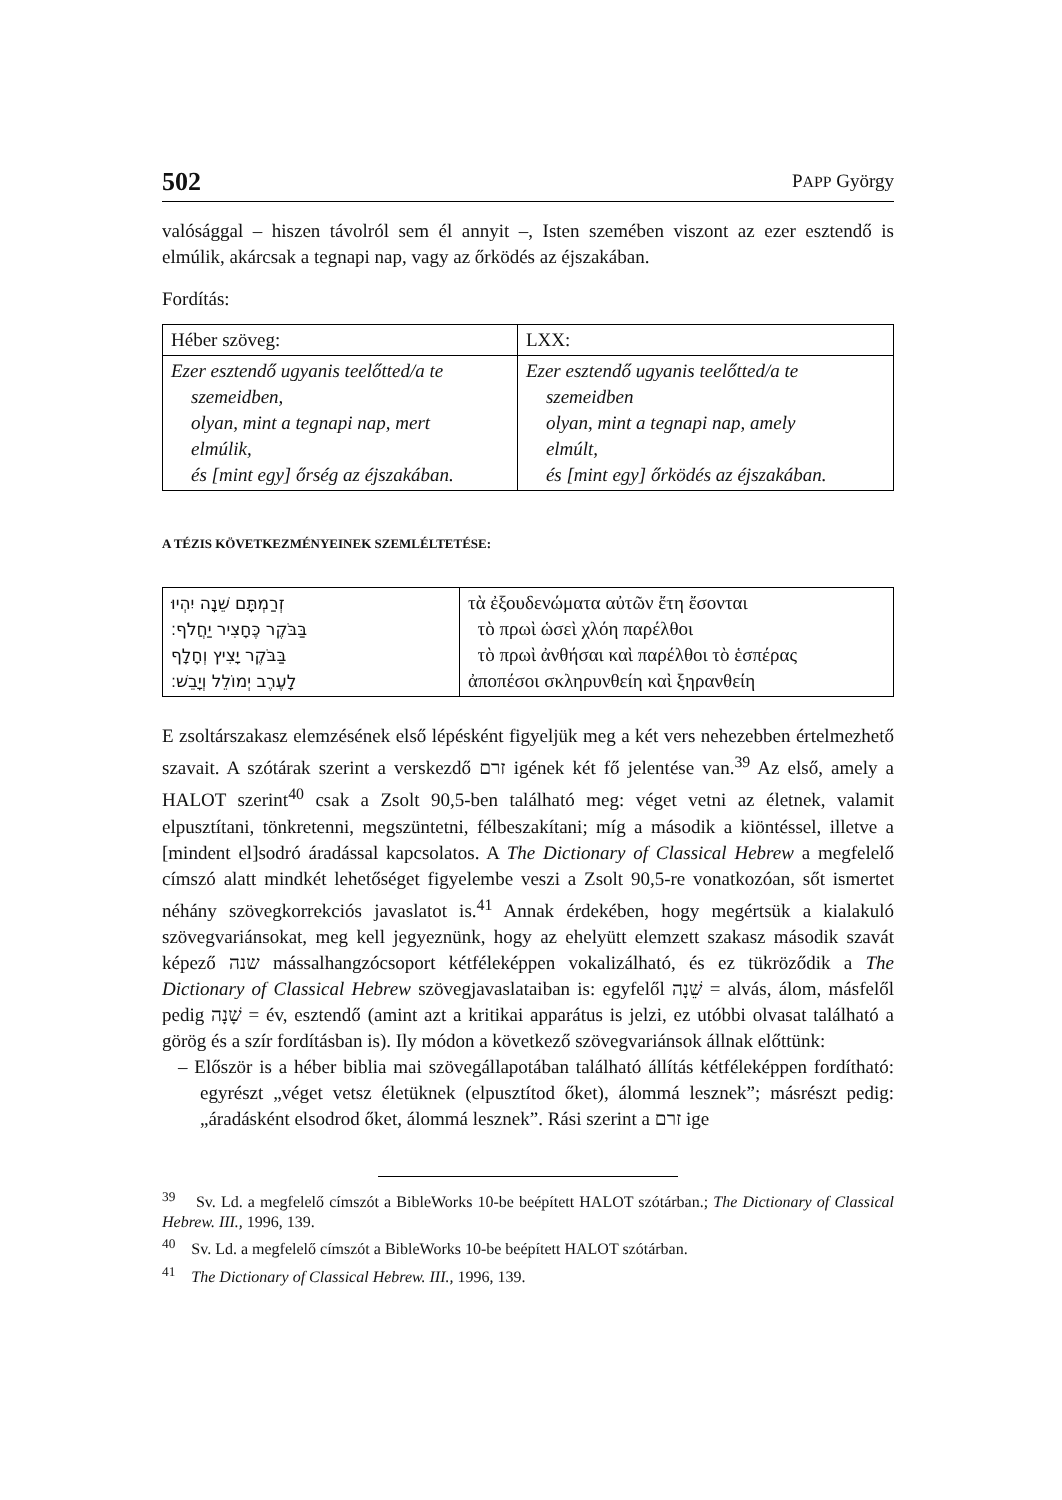502 PAPP György
valósággal – hiszen távolról sem él annyit –, Isten szemében viszont az ezer esztendő is elmúlik, akárcsak a tegnapi nap, vagy az őrködés az éjszakában.
Fordítás:
| Héber szöveg: | LXX: |
| Ezer esztendő ugyanis teelőtted/a te szemeidben, olyan, mint a tegnapi nap, mert elmúlik, és [mint egy] őrség az éjszakában. | Ezer esztendő ugyanis teelőtted/a te szemeidben olyan, mint a tegnapi nap, amely elmúlt, és [mint egy] őrködés az éjszakában. |
A TÉZIS KÖVETKEZMÉNYEINEK SZEMLÉLTETÉSE:
| זְרַמְתָּם שֵׁנָה יִהְיוּ בַּבֹּקֶר כֶּחָצִיר יַחֲלֹף׃ בַּבֹּקֶר יָצִיץ וְחָלָף לָעֶרֶב יְמוֹלֵל וְיָבֵשׁ׃ | τὰ ἐξουδενώματα αὐτῶν ἔτη ἔσονται τὸ πρωὶ ὡσεὶ χλόη παρέλθοι τὸ πρωὶ ἀνθήσαι καὶ παρέλθοι τὸ ἑσπέρας ἀποπέσοι σκληρυνθείη καὶ ξηρανθείη |
E zsoltárszakasz elemzésének első lépésként figyeljük meg a két vers nehezebben értelmezhető szavait. A szótárak szerint a verskezdő זרם igének két fő jelentése van.<sup>39</sup> Az első, amely a HALOT szerint<sup>40</sup> csak a Zsolt 90,5-ben található meg: véget vetni az életnek, valamit elpusztítani, tönkretenni, megszüntetni, félbeszakítani; míg a második a kiöntéssel, illetve a [mindent el]sodró áradással kapcsolatos. A The Dictionary of Classical Hebrew a megfelelő címszó alatt mindkét lehetőséget figyelembe veszi a Zsolt 90,5-re vonatkozóan, sőt ismertet néhány szövegkorrekciós javaslatot is.<sup>41</sup> Annak érdekében, hogy megértsük a kialakuló szövegvariánsokat, meg kell jegyeznünk, hogy az ehelyütt elemzett szakasz második szavát képező שנה mássalhangzócsoport kétféleképpen vokalizálható, és ez tükröződik a The Dictionary of Classical Hebrew szövegjavaslataiban is: egyfelől שֵׁנָה = alvás, álom, másfelől pedig שָׁנָה = év, esztendő (amint azt a kritikai apparátus is jelzi, ez utóbbi olvasat található a görög és a szír fordításban is). Ily módon a következő szövegvariánsok állnak előttünk:
– Először is a héber biblia mai szövegállapotában található állítás kétféleképpen fordítható: egyrészt „véget vetsz életüknek (elpusztítod őket), álommá lesznek”; másrészt pedig: „áradásként elsodrod őket, álommá lesznek”. Rási szerint a זרם ige
<sup>39</sup> Sv. Ld. a megfelelő címszót a BibleWorks 10-be beépített HALOT szótárban.; The Dictionary of Classical Hebrew. III., 1996, 139.
<sup>40</sup> Sv. Ld. a megfelelő címszót a BibleWorks 10-be beépített HALOT szótárban.
<sup>41</sup> The Dictionary of Classical Hebrew. III., 1996, 139.